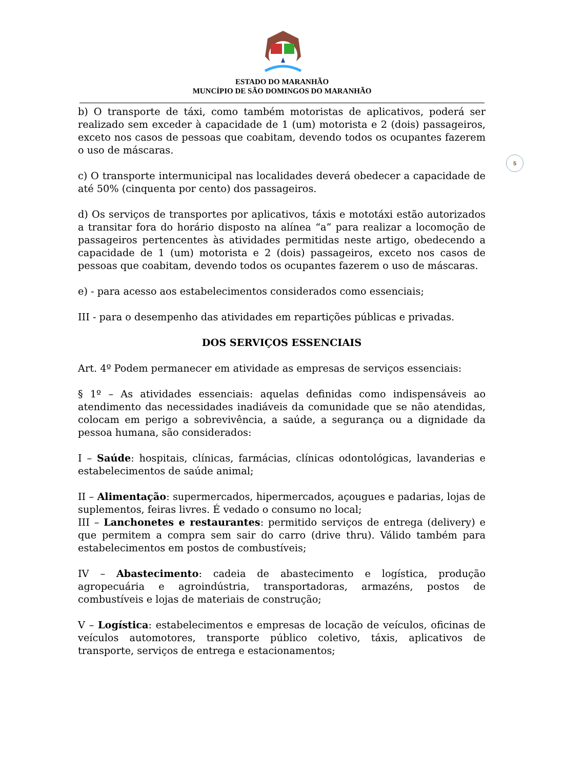ESTADO DO MARANHÃO
MUNCÍPIO DE SÃO DOMINGOS DO MARANHÃO
5
b) O transporte de táxi, como também motoristas de aplicativos, poderá ser realizado sem exceder à capacidade de 1 (um) motorista e 2 (dois) passageiros, exceto nos casos de pessoas que coabitam, devendo todos os ocupantes fazerem o uso de máscaras.
c) O transporte intermunicipal nas localidades deverá obedecer a capacidade de até 50% (cinquenta por cento) dos passageiros.
d) Os serviços de transportes por aplicativos, táxis e mototáxi estão autorizados a transitar fora do horário disposto na alínea “a” para realizar a locomoção de passageiros pertencentes às atividades permitidas neste artigo, obedecendo a capacidade de 1 (um) motorista e 2 (dois) passageiros, exceto nos casos de pessoas que coabitam, devendo todos os ocupantes fazerem o uso de máscaras.
e) - para acesso aos estabelecimentos considerados como essenciais;
III - para o desempenho das atividades em repartições públicas e privadas.
DOS SERVIÇOS ESSENCIAIS
Art. 4º Podem permanecer em atividade as empresas de serviços essenciais:
§ 1º – As atividades essenciais: aquelas definidas como indispensáveis ao atendimento das necessidades inadiáveis da comunidade que se não atendidas, colocam em perigo a sobrevivência, a saúde, a segurança ou a dignidade da pessoa humana, são considerados:
I – Saúde: hospitais, clínicas, farmácias, clínicas odontológicas, lavanderias e estabelecimentos de saúde animal;
II – Alimentação: supermercados, hipermercados, açougues e padarias, lojas de suplementos, feiras livres. É vedado o consumo no local;
III – Lanchonetes e restaurantes: permitido serviços de entrega (delivery) e que permitem a compra sem sair do carro (drive thru). Válido também para estabelecimentos em postos de combustíveis;
IV – Abastecimento: cadeia de abastecimento e logística, produção agropecuária e agroindústria, transportadoras, armazéns, postos de combustíveis e lojas de materiais de construção;
V – Logística: estabelecimentos e empresas de locação de veículos, oficinas de veículos automotores, transporte público coletivo, táxis, aplicativos de transporte, serviços de entrega e estacionamentos;